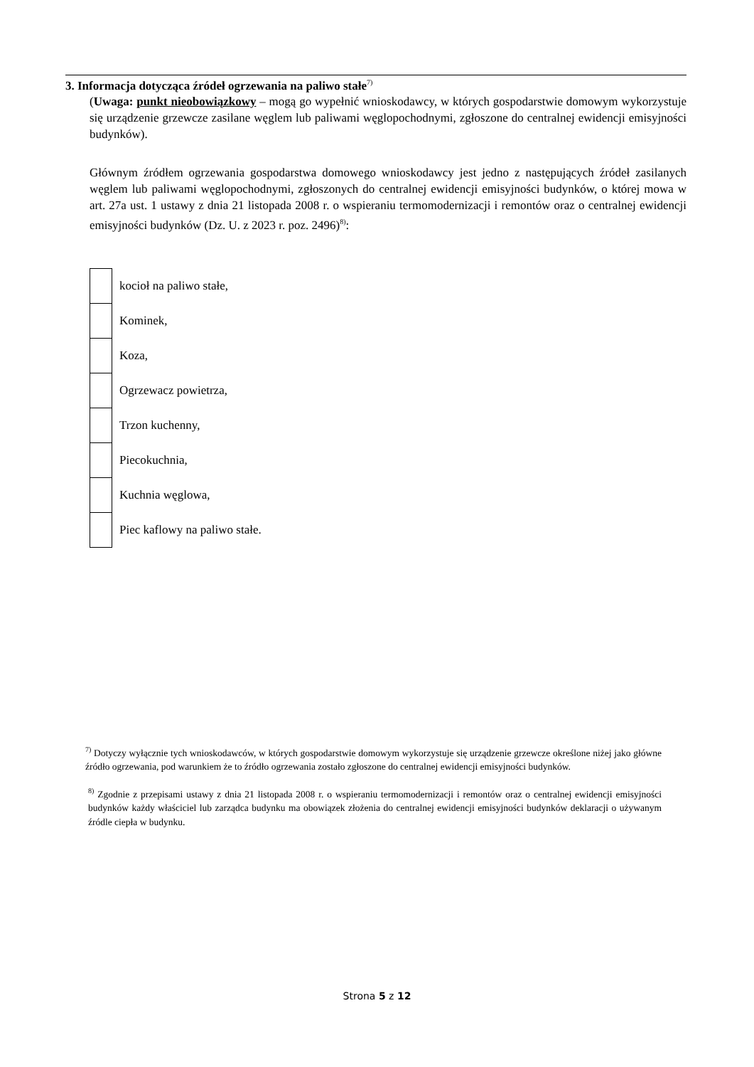3. Informacja dotycząca źródeł ogrzewania na paliwo stałe<sup>7)</sup>
(Uwaga: punkt nieobowiązkowy – mogą go wypełnić wnioskodawcy, w których gospodarstwie domowym wykorzystuje się urządzenie grzewcze zasilane węglem lub paliwami węglopochodnymi, zgłoszone do centralnej ewidencji emisyjności budynków).
Głównym źródłem ogrzewania gospodarstwa domowego wnioskodawcy jest jedno z następujących źródeł zasilanych węglem lub paliwami węglopochodnymi, zgłoszonych do centralnej ewidencji emisyjności budynków, o której mowa w art. 27a ust. 1 ustawy z dnia 21 listopada 2008 r. o wspieraniu termomodernizacji i remontów oraz o centralnej ewidencji emisyjności budynków (Dz. U. z 2023 r. poz. 2496)<sup>8)</sup>:
| | kocioł na paliwo stałe, |
| | Kominek, |
| | Koza, |
| | Ogrzewacz powietrza, |
| | Trzon kuchenny, |
| | Piecokuchnia, |
| | Kuchnia węglowa, |
| | Piec kaflowy na paliwo stałe. |
<sup>7)</sup> Dotyczy wyłącznie tych wnioskodawców, w których gospodarstwie domowym wykorzystuje się urządzenie grzewcze określone niżej jako główne źródło ogrzewania, pod warunkiem że to źródło ogrzewania zostało zgłoszone do centralnej ewidencji emisyjności budynków.
<sup>8)</sup> Zgodnie z przepisami ustawy z dnia 21 listopada 2008 r. o wspieraniu termomodernizacji i remontów oraz o centralnej ewidencji emisyjności budynków każdy właściciel lub zarządca budynku ma obowiązek złożenia do centralnej ewidencji emisyjności budynków deklaracji o używanym źródle ciepła w budynku.
Strona 5 z 12